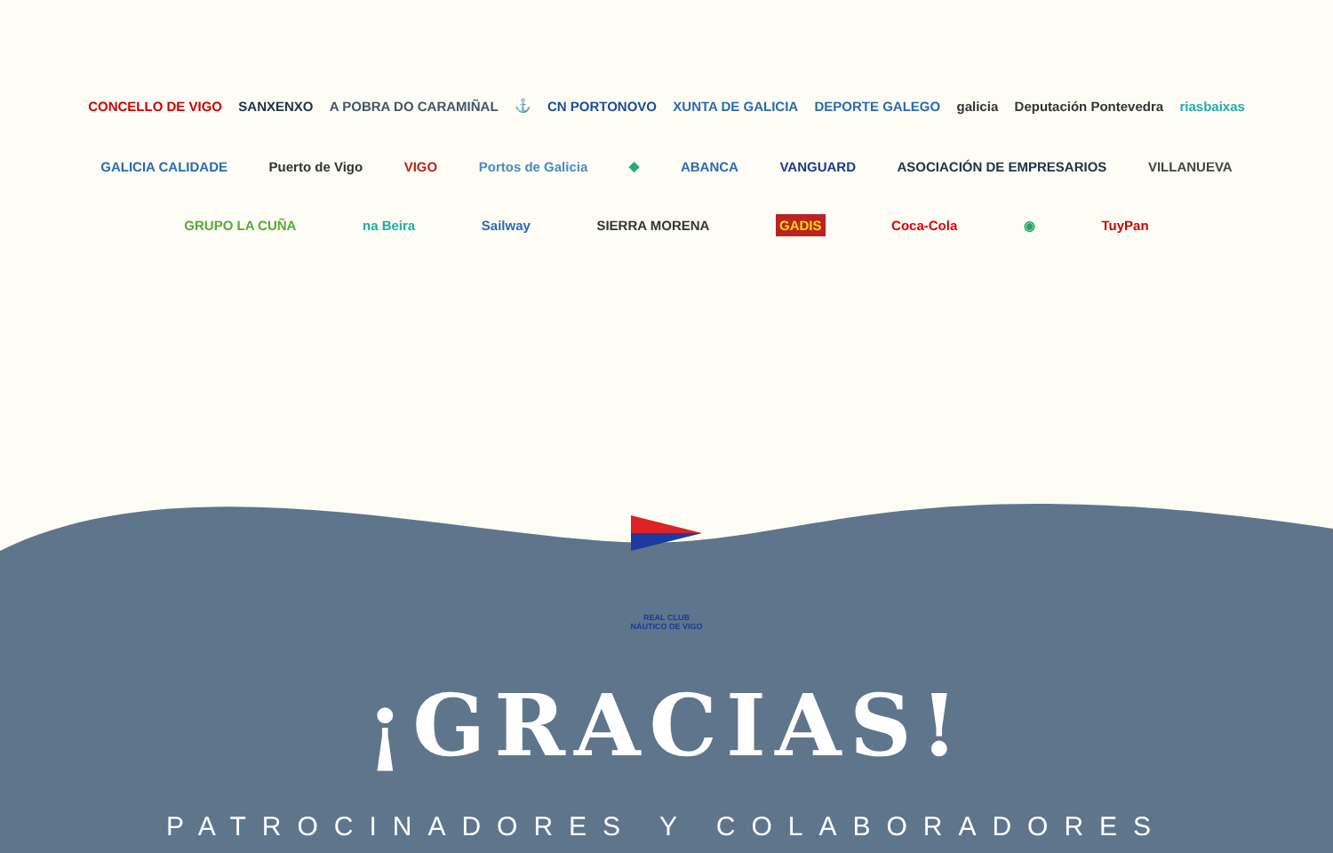CONCELLO DE VIGO SANXENXO A POBRA DO CARAMIÑAL ⚓ CN PORTONOVO XUNTA DE GALICIA DEPORTE GALEGO galicia Deputación Pontevedra riasbaixas
GALICIA CALIDADE Puerto de Vigo VIGO Portos de Galicia ◆ ABANCA VANGUARD ASOCIACIÓN DE EMPRESARIOS VILLANUEVA
GRUPO LA CUÑA na Beira Sailway SIERRA MORENA GADIS Coca-Cola ◉ TuyPan
REAL CLUB
NÁUTICO DE VIGO
¡GRACIAS!
PATROCINADORES Y COLABORADORES